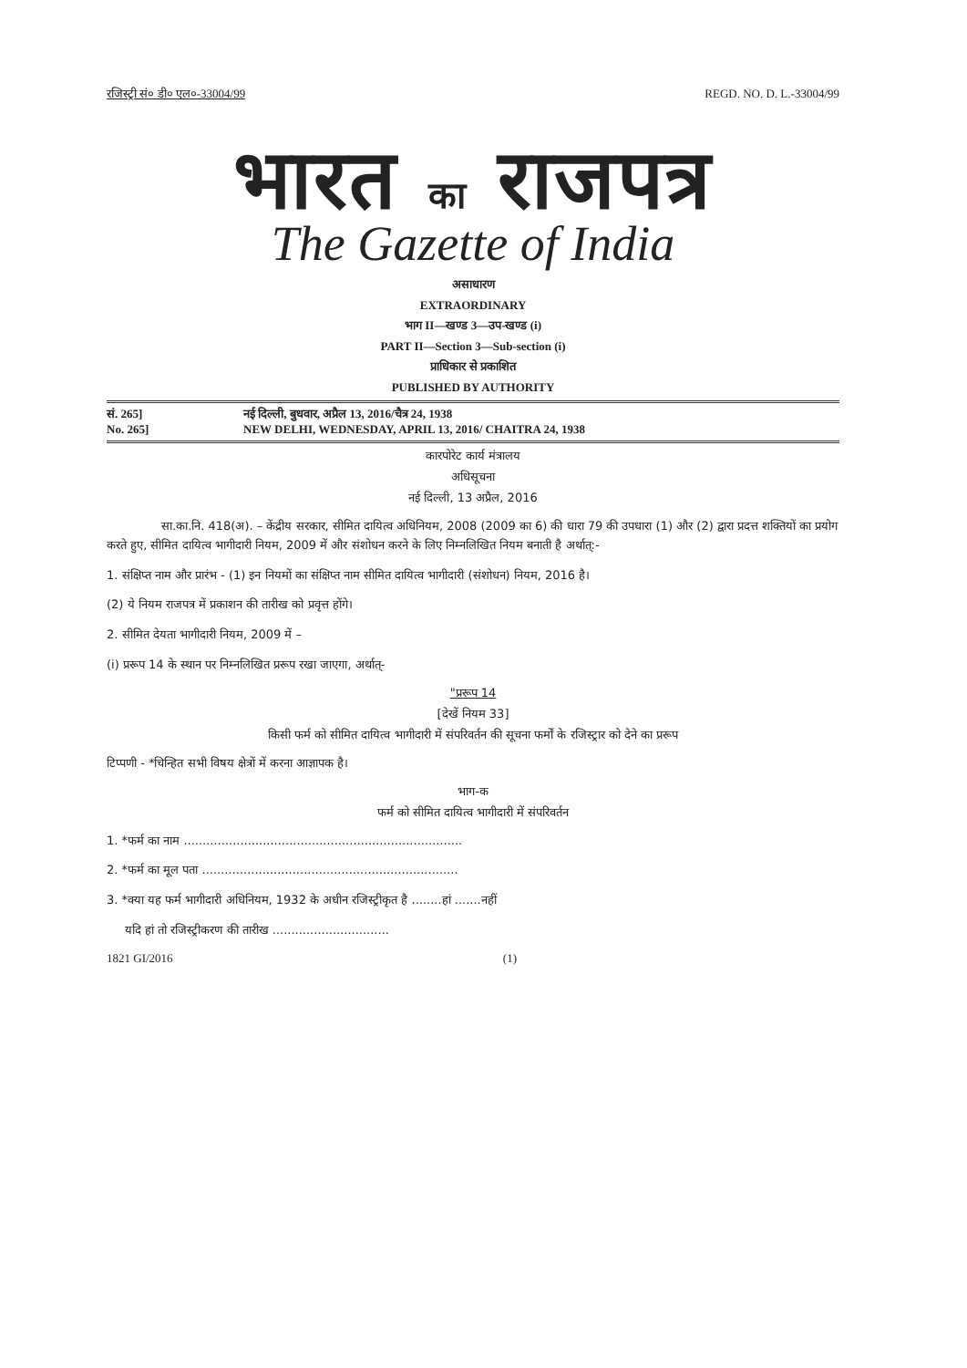रजिस्ट्री सं० डी० एल०-33004/99 REGD. NO. D. L.-33004/99
भारत का राजपत्र
The Gazette of India
असाधारण
EXTRAORDINARY
भाग II—खण्ड 3—उप-खण्ड (i)
PART II—Section 3—Sub-section (i)
प्राधिकार से प्रकाशित
PUBLISHED BY AUTHORITY
सं. 265] नई दिल्ली, बुधवार, अप्रैल 13, 2016/चैत्र 24, 1938
No. 265] NEW DELHI, WEDNESDAY, APRIL 13, 2016/ CHAITRA 24, 1938
कारपोरेट कार्य मंत्रालय
अधिसूचना
नई दिल्ली, 13 अप्रैल, 2016
सा.का.नि. 418(अ). – केंद्रीय सरकार, सीमित दायित्व अधिनियम, 2008 (2009 का 6) की धारा 79 की उपधारा (1) और (2) द्वारा प्रदत्त शक्तियों का प्रयोग करते हुए, सीमित दायित्व भागीदारी नियम, 2009 में और संशोधन करने के लिए निम्नलिखित नियम बनाती है अर्थात्:-
1. संक्षिप्त नाम और प्रारंभ - (1) इन नियमों का संक्षिप्त नाम सीमित दायित्व भागीदारी (संशोधन) नियम, 2016 है।
(2) ये नियम राजपत्र में प्रकाशन की तारीख को प्रवृत्त होंगे।
2. सीमित देयता भागीदारी नियम, 2009 में –
(i) प्ररूप 14 के स्थान पर निम्नलिखित प्ररूप रखा जाएगा, अर्थात्-
"प्ररूप 14
[देखें नियम 33]
किसी फर्म को सीमित दायित्व भागीदारी में संपरिवर्तन की सूचना फर्मों के रजिस्ट्रार को देने का प्ररूप
टिप्पणी - *चिन्हित सभी विषय क्षेत्रों में करना आज्ञापक है।
भाग-क
फर्म को सीमित दायित्व भागीदारी में संपरिवर्तन
1. *फर्म का नाम ..........................................................................
2. *फर्म का मूल पता ....................................................................
3. *क्या यह फर्म भागीदारी अधिनियम, 1932 के अधीन रजिस्ट्रीकृत है ........हां .......नहीं
यदि हां तो रजिस्ट्रीकरण की तारीख ...............................
1821 GI/2016 (1)